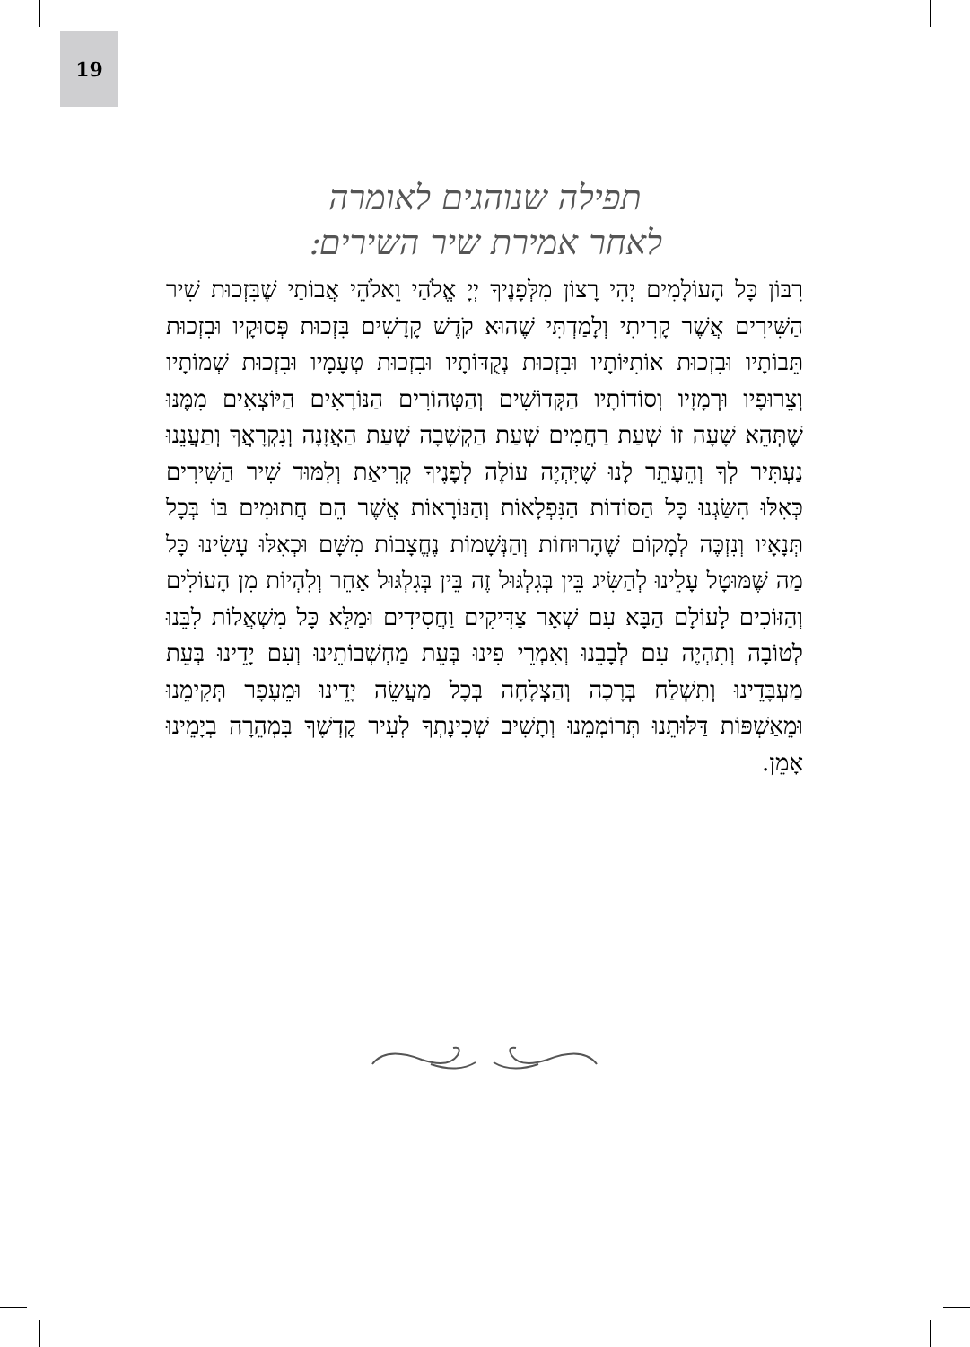19
תפילה שנוהגים לאומרה
לאחר אמירת שיר השירים:
רִבּוֹן כָּל הָעוֹלָמִים יְהִי רָצוֹן מִלְּפָנֶיךָ יְיָ אֱלֹהַי וֵאלֹהֵי אֲבוֹתַי שֶׁבִּזְכוּת שִׁיר הַשִּׁירִים אֲשֶׁר קָרִיתִי וְלָמַדְתִּי שֶׁהוּא קֹדֶשׁ קָדָשִׁים בִּזְכוּת פְּסוּקָיו וּבִזְכוּת תֵּבוֹתָיו וּבִזְכוּת אוֹתִיּוֹתָיו וּבִזְכוּת נְקֻדּוֹתָיו וּבִזְכוּת טְעָמָיו וּבִזְכוּת שְׁמוֹתָיו וְצֵרוּפָיו וּרְמָזָיו וְסוֹדוֹתָיו הַקְּדוֹשִׁים וְהַטְּהוֹרִים הַנּוֹרָאִים הַיּוֹצְאִים מִמֶּנּוּ שֶׁתְּהֵא שָׁעָה זוֹ שְׁעַת רַחֲמִים שְׁעַת הַקְשָׁבָה שְׁעַת הַאֲזָנָה וְנִקְרָאֲךָ וְתַעֲנֵנוּ נַעְתִּיר לְךָ וְהֵעָתֵר לָנוּ שֶׁיִּהְיֶה עוֹלֶה לְפָנֶיךָ קְרִיאַת וְלִמּוּד שִׁיר הַשִּׁירִים כְּאִלּוּ הִשַּׂגְנוּ כָּל הַסּוֹדוֹת הַנִּפְלָאוֹת וְהַנּוֹרָאוֹת אֲשֶׁר הֵם חֲתוּמִים בּוֹ בְּכָל תְּנָאָיו וְנִזְכֶּה לְמָקוֹם שֶׁהָרוּחוֹת וְהַנְּשָׁמוֹת נֶחֱצָבוֹת מִשָּׁם וּכְאִלּוּ עָשִׂינוּ כָּל מַה שֶּׁמּוּטָל עָלֵינוּ לְהַשִּׂיג בֵּין בְּגִלְגּוּל זֶה בֵּין בְּגִלְגּוּל אַחֵר וְלִהְיוֹת מִן הָעוֹלִים וְהַזּוֹכִים לָעוֹלָם הַבָּא עִם שְׁאָר צַדִּיקִים וַחֲסִידִים וּמַלֵּא כָּל מִשְׁאֲלוֹת לִבֵּנוּ לְטוֹבָה וְתִהְיֶה עִם לְבָבֵנוּ וְאִמְרֵי פִינוּ בְּעֵת מַחְשְׁבוֹתֵינוּ וְעִם יָדֵינוּ בְּעֵת מַעְבָּדֵינוּ וְתִשְׁלַח בְּרָכָה וְהַצְלָחָה בְּכָל מַעֲשֵׂה יָדֵינוּ וּמֵעָפָר תְּקִימֵנוּ וּמֵאַשְׁפּוֹת דַּלּוּתֵנוּ תְּרוֹמְמֵנוּ וְתָשִׁיב שְׁכִינָתְךָ לְעִיר קָדְשֶׁךָ בִּמְהֵרָה בְיָמֵינוּ אָמֵן.